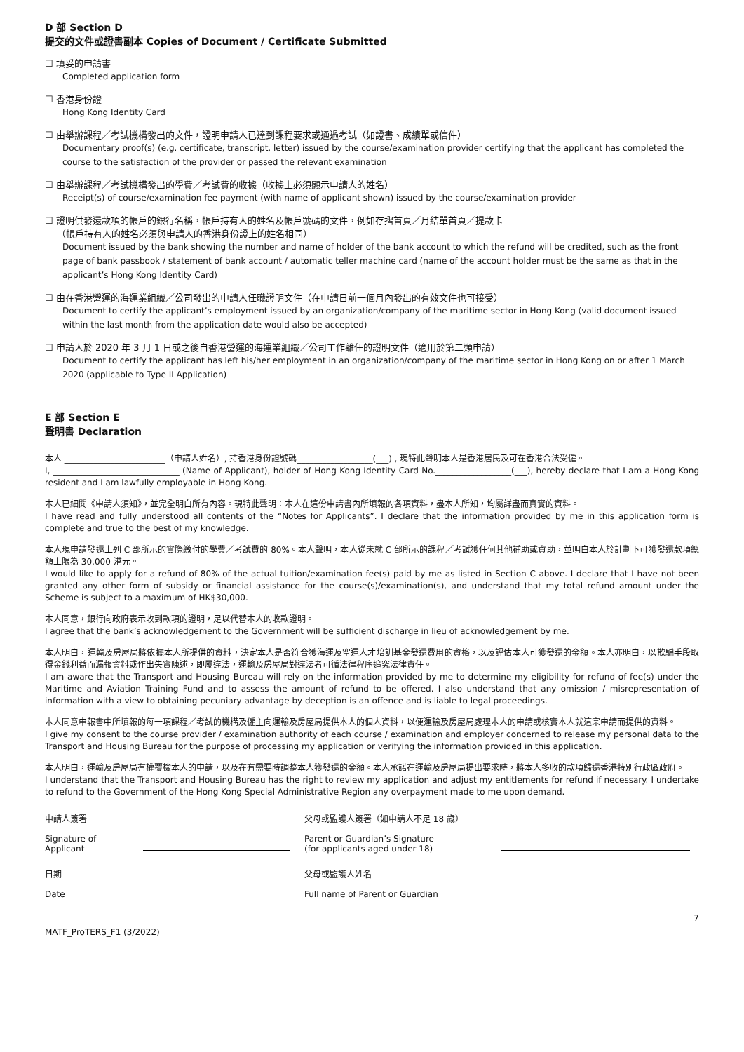D 部 Section D
提交的文件或證書副本 Copies of Document / Certificate Submitted
☐ 填妥的申請書
Completed application form
☐ 香港身份證
Hong Kong Identity Card
☐ 由舉辦課程／考試機構發出的文件，證明申請人已達到課程要求或通過考試（如證書、成績單或信件）
Documentary proof(s) (e.g. certificate, transcript, letter) issued by the course/examination provider certifying that the applicant has completed the course to the satisfaction of the provider or passed the relevant examination
☐ 由舉辦課程／考試機構發出的學費／考試費的收據（收據上必須顯示申請人的姓名）
Receipt(s) of course/examination fee payment (with name of applicant shown) issued by the course/examination provider
☐ 證明供發還款項的帳戶的銀行名稱，帳戶持有人的姓名及帳戶號碼的文件，例如存摺首頁／月結單首頁／提款卡
（帳戶持有人的姓名必須與申請人的香港身份證上的姓名相同）
Document issued by the bank showing the number and name of holder of the bank account to which the refund will be credited, such as the front page of bank passbook / statement of bank account / automatic teller machine card (name of the account holder must be the same as that in the applicant’s Hong Kong Identity Card)
☐ 由在香港營運的海運業組織／公司發出的申請人任職證明文件（在申請日前一個月內發出的有效文件也可接受）
Document to certify the applicant’s employment issued by an organization/company of the maritime sector in Hong Kong (valid document issued within the last month from the application date would also be accepted)
☐ 申請人於 2020 年 3 月 1 日或之後自香港營運的海運業組織／公司工作離任的證明文件（適用於第二類申請）
Document to certify the applicant has left his/her employment in an organization/company of the maritime sector in Hong Kong on or after 1 March 2020 (applicable to Type II Application)
E 部 Section E
聲明書 Declaration
本人 ________________________（申請人姓名）, 持香港身份證號碼__________________(___) , 現特此聲明本人是香港居民及可在香港合法受僱。
I, ______________________________ (Name of Applicant), holder of Hong Kong Identity Card No.__________________(___), hereby declare that I am a Hong Kong resident and I am lawfully employable in Hong Kong.
本人已細閱《申請人須知》，並完全明白所有內容。現特此聲明：本人在這份申請書內所填報的各項資料，盡本人所知，均屬詳盡而真實的資料。
I have read and fully understood all contents of the “Notes for Applicants”. I declare that the information provided by me in this application form is complete and true to the best of my knowledge.
本人現申請發還上列 C 部所示的實際繳付的學費／考試費的 80%。本人聲明，本人從未就 C 部所示的課程／考試獲任何其他補助或資助，並明白本人於計劃下可獲發還款項總額上限為 30,000 港元。
I would like to apply for a refund of 80% of the actual tuition/examination fee(s) paid by me as listed in Section C above. I declare that I have not been granted any other form of subsidy or financial assistance for the course(s)/examination(s), and understand that my total refund amount under the Scheme is subject to a maximum of HK$30,000.
本人同意，銀行向政府表示收到款項的證明，足以代替本人的收款證明。
I agree that the bank’s acknowledgement to the Government will be sufficient discharge in lieu of acknowledgement by me.
本人明白，運輸及房屋局將依據本人所提供的資料，決定本人是否符合獲海運及空運人才培訓基金發還費用的資格，以及評估本人可獲發還的金額。本人亦明白，以欺騙手段取得金錢利益而漏報資料或作出失實陳述，即屬違法，運輸及房屋局對違法者可循法律程序追究法律責任。
I am aware that the Transport and Housing Bureau will rely on the information provided by me to determine my eligibility for refund of fee(s) under the Maritime and Aviation Training Fund and to assess the amount of refund to be offered. I also understand that any omission / misrepresentation of information with a view to obtaining pecuniary advantage by deception is an offence and is liable to legal proceedings.
本人同意申報書中所填報的每一項課程／考試的機構及僱主向運輸及房屋局提供本人的個人資料，以便運輸及房屋局處理本人的申請或核實本人就這宗申請而提供的資料。
I give my consent to the course provider / examination authority of each course / examination and employer concerned to release my personal data to the Transport and Housing Bureau for the purpose of processing my application or verifying the information provided in this application.
本人明白，運輸及房屋局有權覆檢本人的申請，以及在有需要時調整本人獲發還的金額。本人承諾在運輸及房屋局提出要求時，將本人多收的款項歸還香港特別行政區政府。
I understand that the Transport and Housing Bureau has the right to review my application and adjust my entitlements for refund if necessary. I undertake to refund to the Government of the Hong Kong Special Administrative Region any overpayment made to me upon demand.
申請人簽署
Signature of
Applicant
父母或監護人簽署（如申請人不足 18 歲）
Parent or Guardian’s Signature
(for applicants aged under 18)
日期
Date
父母或監護人姓名
Full name of Parent or Guardian
MATF_ProTERS_F1 (3/2022) 7